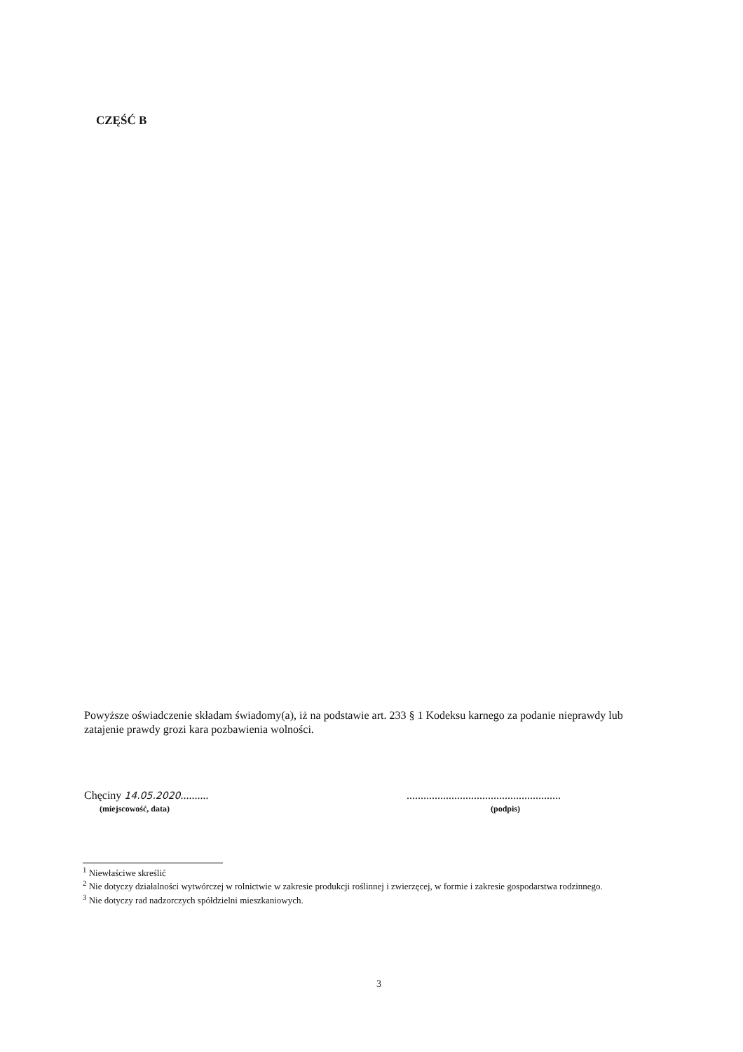CZĘŚĆ B
Powyższe oświadczenie składam świadomy(a), iż na podstawie art. 233 § 1 Kodeksu karnego za podanie nieprawdy lub zatajenie prawdy grozi kara pozbawienia wolności.
Chęciny 14.05.2020..........
(miejscowość, data)
.......................................................
(podpis)
<sup>1</sup> Niewłaściwe skreślić
<sup>2</sup> Nie dotyczy działalności wytwórczej w rolnictwie w zakresie produkcji roślinnej i zwierzęcej, w formie i zakresie gospodarstwa rodzinnego.
<sup>3</sup> Nie dotyczy rad nadzorczych spółdzielni mieszkaniowych.
3